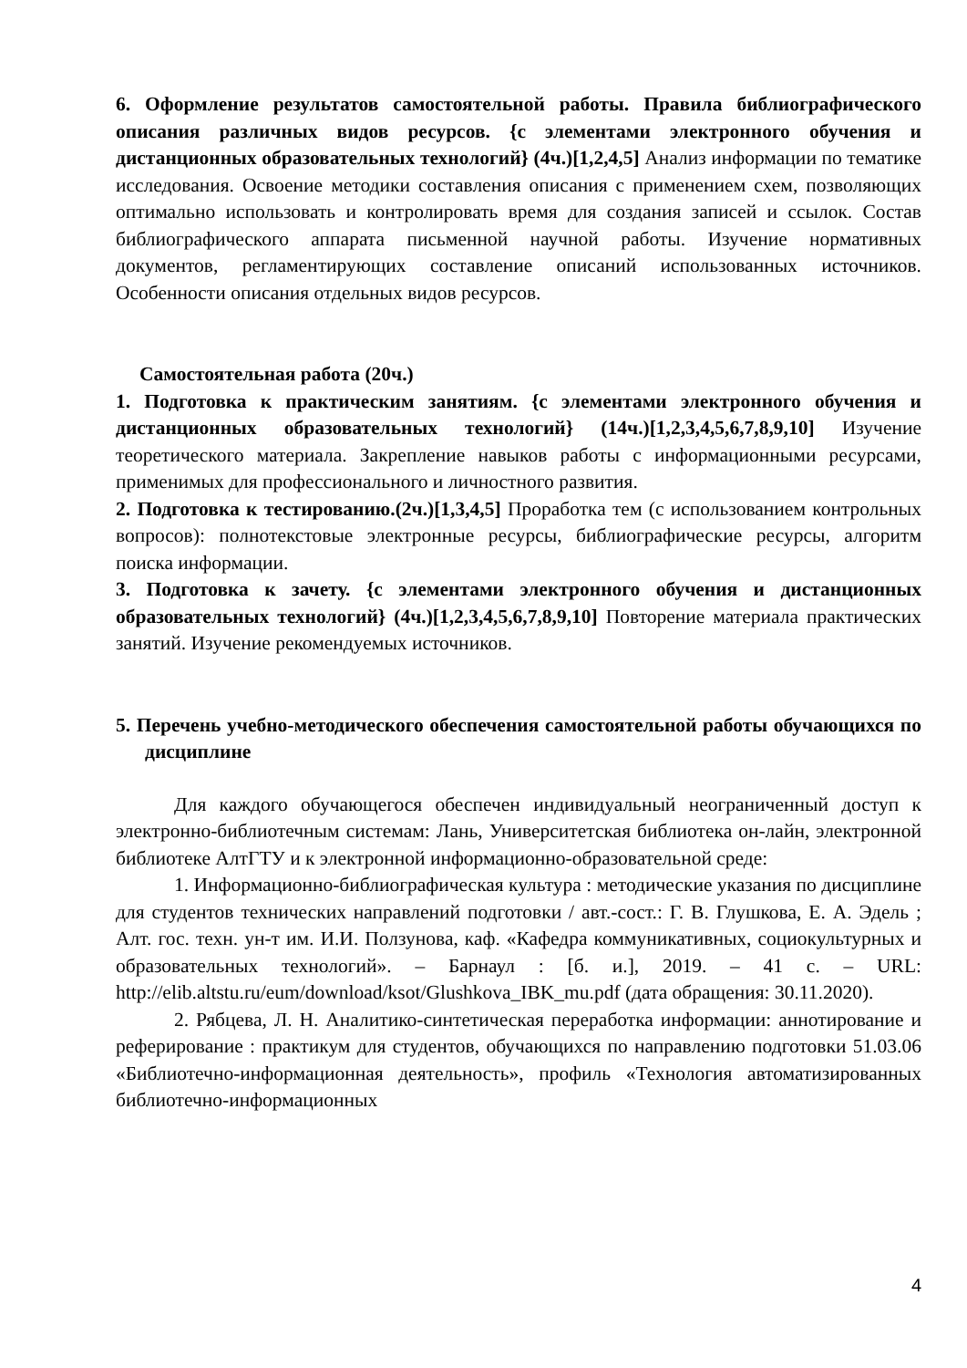6. Оформление результатов самостоятельной работы. Правила библиографического описания различных видов ресурсов. {с элементами электронного обучения и дистанционных образовательных технологий} (4ч.)[1,2,4,5] Анализ информации по тематике исследования. Освоение методики составления описания с применением схем, позволяющих оптимально использовать и контролировать время для создания записей и ссылок. Состав библиографического аппарата письменной научной работы. Изучение нормативных документов, регламентирующих составление описаний использованных источников. Особенности описания отдельных видов ресурсов.
Самостоятельная работа (20ч.)
1. Подготовка к практическим занятиям. {с элементами электронного обучения и дистанционных образовательных технологий} (14ч.)[1,2,3,4,5,6,7,8,9,10] Изучение теоретического материала. Закрепление навыков работы с информационными ресурсами, применимых для профессионального и личностного развития.
2. Подготовка к тестированию.(2ч.)[1,3,4,5] Проработка тем (с использованием контрольных вопросов): полнотекстовые электронные ресурсы, библиографические ресурсы, алгоритм поиска информации.
3. Подготовка к зачету. {с элементами электронного обучения и дистанционных образовательных технологий} (4ч.)[1,2,3,4,5,6,7,8,9,10] Повторение материала практических занятий. Изучение рекомендуемых источников.
5. Перечень учебно-методического обеспечения самостоятельной работы обучающихся по дисциплине
Для каждого обучающегося обеспечен индивидуальный неограниченный доступ к электронно-библиотечным системам: Лань, Университетская библиотека он-лайн, электронной библиотеке АлтГТУ и к электронной информационно-образовательной среде:
1. Информационно-библиографическая культура : методические указания по дисциплине для студентов технических направлений подготовки / авт.-сост.: Г. В. Глушкова, Е. А. Эдель ; Алт. гос. техн. ун-т им. И.И. Ползунова, каф. «Кафедра коммуникативных, социокультурных и образовательных технологий». – Барнаул : [б. и.], 2019. – 41 с. – URL: http://elib.altstu.ru/eum/download/ksot/Glushkova_IBK_mu.pdf (дата обращения: 30.11.2020).
2. Рябцева, Л. Н. Аналитико-синтетическая переработка информации: аннотирование и реферирование : практикум для студентов, обучающихся по направлению подготовки 51.03.06 «Библиотечно-информационная деятельность», профиль «Технология автоматизированных библиотечно-информационных
4